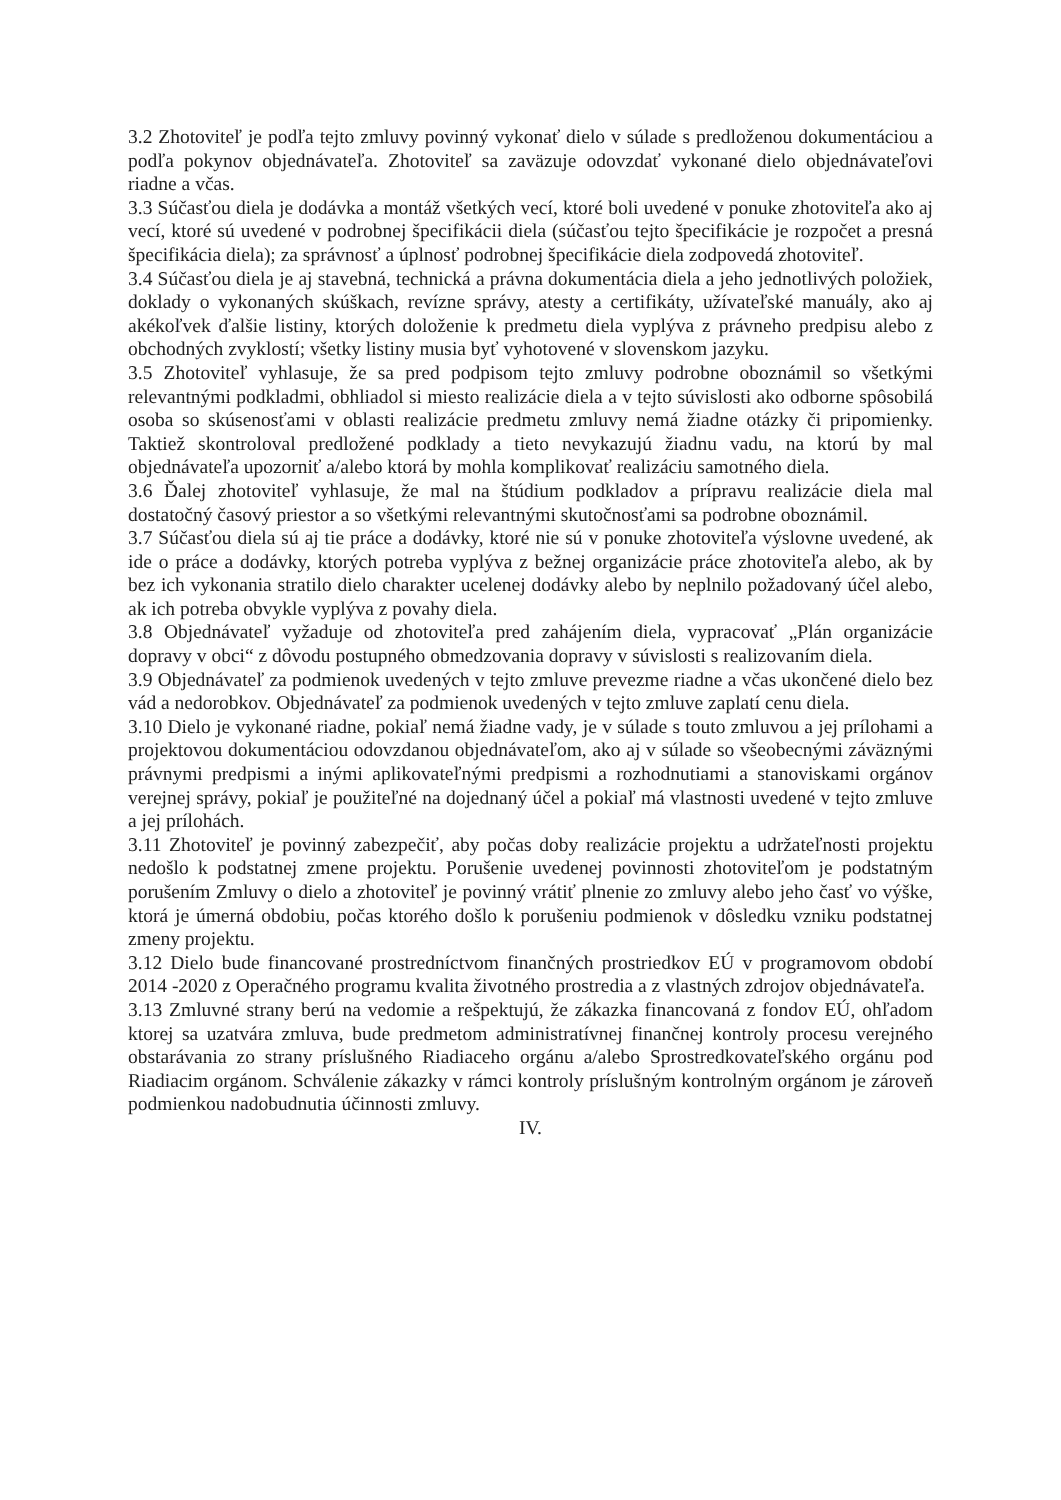3.2 Zhotoviteľ je podľa tejto zmluvy povinný vykonať dielo v súlade s predloženou dokumentáciou a podľa pokynov objednávateľa. Zhotoviteľ sa zaväzuje odovzdať vykonané dielo objednávateľovi riadne a včas.
3.3 Súčasťou diela je dodávka a montáž všetkých vecí, ktoré boli uvedené v ponuke zhotoviteľa ako aj vecí, ktoré sú uvedené v podrobnej špecifikácii diela (súčasťou tejto špecifikácie je rozpočet a presná špecifikácia diela); za správnosť a úplnosť podrobnej špecifikácie diela zodpovedá zhotoviteľ.
3.4 Súčasťou diela je aj stavebná, technická a právna dokumentácia diela a jeho jednotlivých položiek, doklady o vykonaných skúškach, revízne správy, atesty a certifikáty, užívateľské manuály, ako aj akékoľvek ďalšie listiny, ktorých doloženie k predmetu diela vyplýva z právneho predpisu alebo z obchodných zvyklostí; všetky listiny musia byť vyhotovené v slovenskom jazyku.
3.5 Zhotoviteľ vyhlasuje, že sa pred podpisom tejto zmluvy podrobne oboznámil so všetkými relevantnými podkladmi, obhliadol si miesto realizácie diela a v tejto súvislosti ako odborne spôsobilá osoba so skúsenosťami v oblasti realizácie predmetu zmluvy nemá žiadne otázky či pripomienky. Taktiež skontroloval predložené podklady a tieto nevykazujú žiadnu vadu, na ktorú by mal objednávateľa upozorniť a/alebo ktorá by mohla komplikovať realizáciu samotného diela.
3.6 Ďalej zhotoviteľ vyhlasuje, že mal na štúdium podkladov a prípravu realizácie diela mal dostatočný časový priestor a so všetkými relevantnými skutočnosťami sa podrobne oboznámil.
3.7 Súčasťou diela sú aj tie práce a dodávky, ktoré nie sú v ponuke zhotoviteľa výslovne uvedené, ak ide o práce a dodávky, ktorých potreba vyplýva z bežnej organizácie práce zhotoviteľa alebo, ak by bez ich vykonania stratilo dielo charakter ucelenej dodávky alebo by neplnilo požadovaný účel alebo, ak ich potreba obvykle vyplýva z povahy diela.
3.8 Objednávateľ vyžaduje od zhotoviteľa pred zahájením diela, vypracovať „Plán organizácie dopravy v obci“ z dôvodu postupného obmedzovania dopravy v súvislosti s realizovaním diela.
3.9 Objednávateľ za podmienok uvedených v tejto zmluve prevezme riadne a včas ukončené dielo bez vád a nedorobkov. Objednávateľ za podmienok uvedených v tejto zmluve zaplatí cenu diela.
3.10 Dielo je vykonané riadne, pokiaľ nemá žiadne vady, je v súlade s touto zmluvou a jej prílohami a projektovou dokumentáciou odovzdanou objednávateľom, ako aj v súlade so všeobecnými záväznými právnymi predpismi a inými aplikovateľnými predpismi a rozhodnutiami a stanoviskami orgánov verejnej správy, pokiaľ je použiteľné na dojednaný účel a pokiaľ má vlastnosti uvedené v tejto zmluve a jej prílohách.
3.11 Zhotoviteľ je povinný zabezpečiť, aby počas doby realizácie projektu a udržateľnosti projektu nedošlo k podstatnej zmene projektu. Porušenie uvedenej povinnosti zhotoviteľom je podstatným porušením Zmluvy o dielo a zhotoviteľ je povinný vrátiť plnenie zo zmluvy alebo jeho časť vo výške, ktorá je úmerná obdobiu, počas ktorého došlo k porušeniu podmienok v dôsledku vzniku podstatnej zmeny projektu.
3.12 Dielo bude financované prostredníctvom finančných prostriedkov EÚ v programovom období 2014 -2020 z Operačného programu kvalita životného prostredia a z vlastných zdrojov objednávateľa.
3.13 Zmluvné strany berú na vedomie a rešpektujú, že zákazka financovaná z fondov EÚ, ohľadom ktorej sa uzatvára zmluva, bude predmetom administratívnej finančnej kontroly procesu verejného obstarávania zo strany príslušného Riadiaceho orgánu a/alebo Sprostredkovateľského orgánu pod Riadiacim orgánom. Schválenie zákazky v rámci kontroly príslušným kontrolným orgánom je zároveň podmienkou nadobudnutia účinnosti zmluvy.
IV.